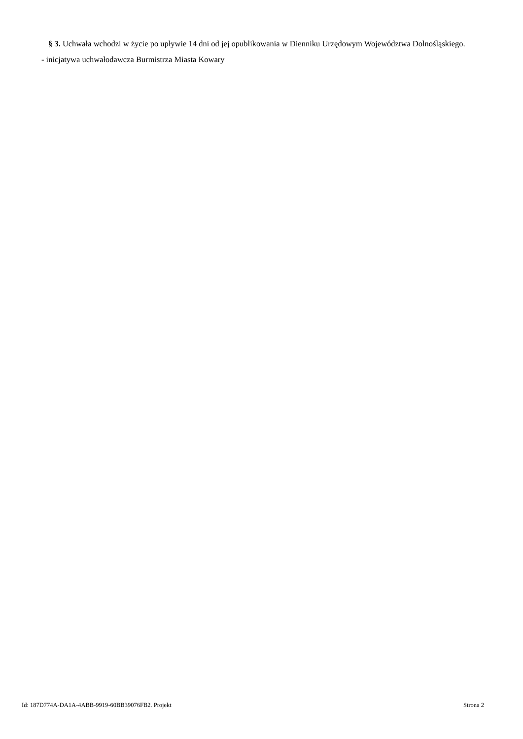§ 3. Uchwała wchodzi w życie po upływie 14 dni od jej opublikowania w Dienniku Urzędowym Województwa Dolnośląskiego.
- inicjatywa uchwałodawcza Burmistrza Miasta Kowary
Id: 187D774A-DA1A-4ABB-9919-60BB39076FB2. Projekt Strona 2